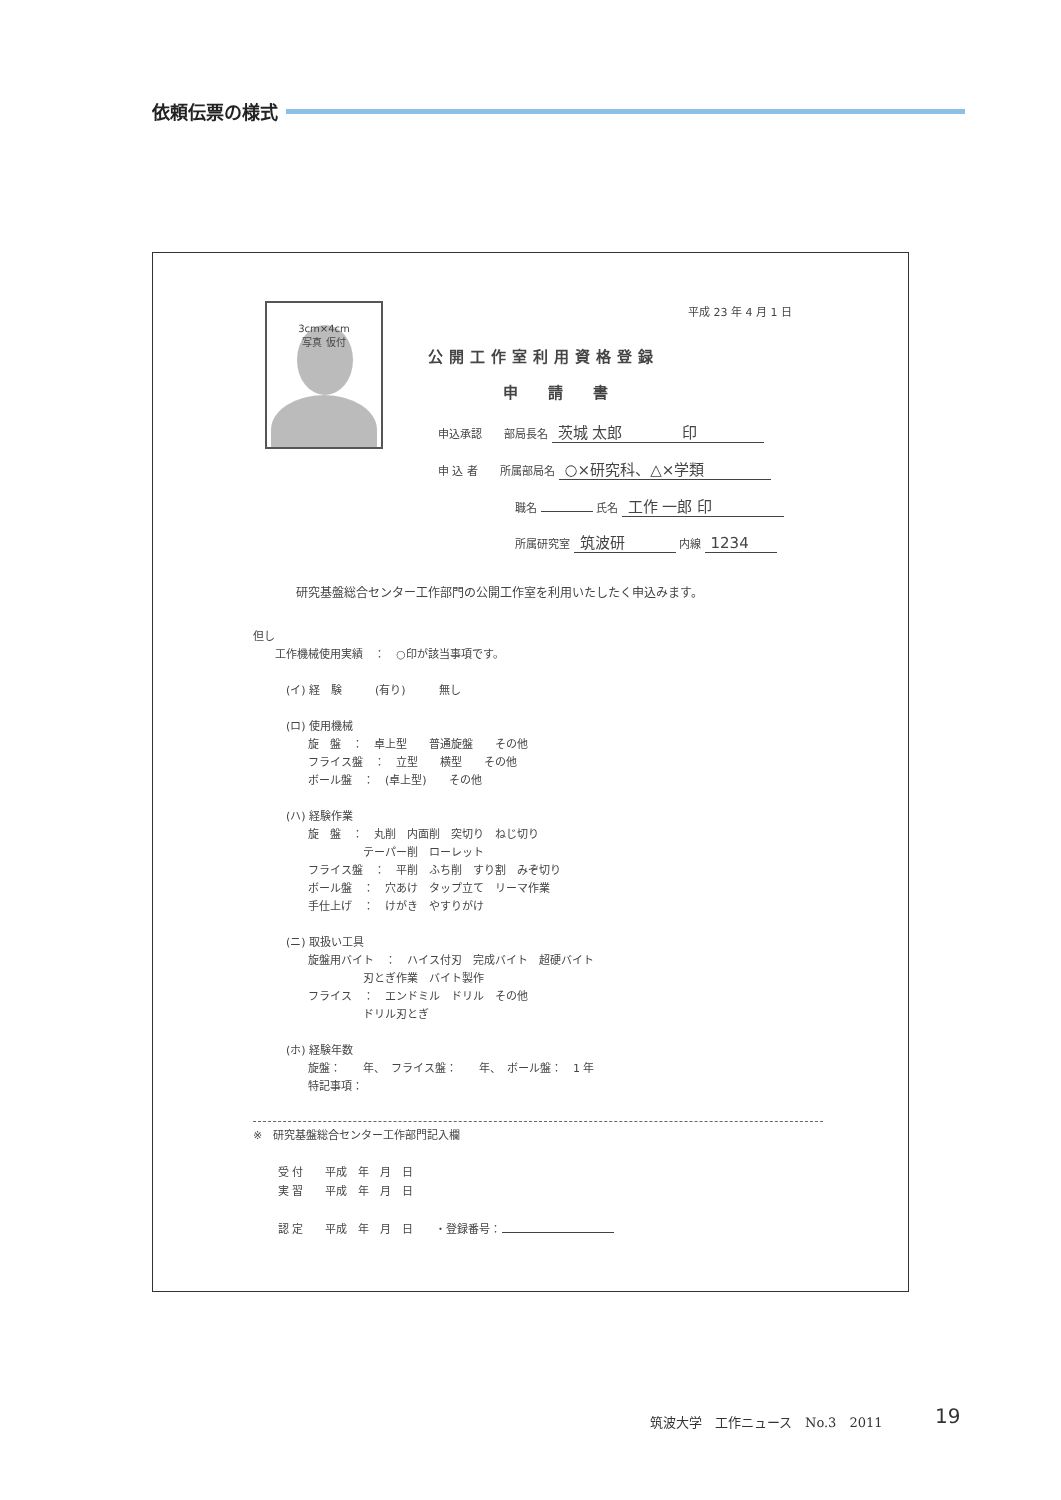依頼伝票の様式
3cm×4cm
写真 仮付
平成 23 年 4 月 1 日
公開工作室利用資格登録
申請書
申込承認　　部局長名 茨城 太郎　　　　印
申 込 者　　所属部局名 ○×研究科、△×学類
職名 氏名 工作 一郎 印
所属研究室 筑波研 内線 1234
研究基盤総合センター工作部門の公開工作室を利用いたしたく申込みます。
但し
　　工作機械使用実績　：　○印が該当事項です。
　　　(イ) 経　験　　　(有り)　　　無し
　　　(ロ) 使用機械
　　　　　旋　盤　：　卓上型　　普通旋盤　　その他
　　　　　フライス盤　：　立型　　横型　　その他
　　　　　ボール盤　：　(卓上型)　　その他
　　　(ハ) 経験作業
　　　　　旋　盤　：　丸削　内面削　突切り　ねじ切り
　　　　　　　　　　テーパー削　ローレット
　　　　　フライス盤　：　平削　ふち削　すり割　みぞ切り
　　　　　ボール盤　：　穴あけ　タップ立て　リーマ作業
　　　　　手仕上げ　：　けがき　やすりがけ
　　　(ニ) 取扱い工具
　　　　　旋盤用バイト　：　ハイス付刃　完成バイト　超硬バイト
　　　　　　　　　　刃とぎ作業　バイト製作
　　　　　フライス　：　エンドミル　ドリル　その他
　　　　　　　　　　ドリル刃とぎ
　　　(ホ) 経験年数
　　　　　旋盤：　　年、　フライス盤：　　年、　ボール盤：　1 年
　　　　　特記事項：
※　研究基盤総合センター工作部門記入欄
受 付　　平成　年　月　日
実 習　　平成　年　月　日
認 定　　平成　年　月　日　　・登録番号：
筑波大学　工作ニュース　No.3　2011 19